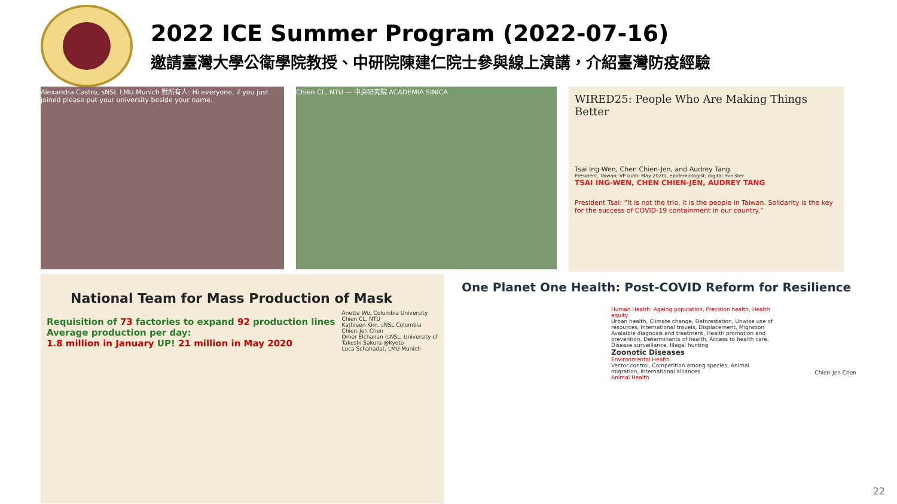2022 ICE Summer Program (2022-07-16)
邀請臺灣大學公衛學院教授、中研院陳建仁院士參與線上演講，介紹臺灣防疫經驗
Alexandra Castro, sNSL LMU Munich 對所有人: Hi everyone, if you just joined please put your university beside your name.
Chien CL, NTU — 中央研究院 ACADEMIA SINICA
WIRED25: People Who Are Making Things Better
Tsai Ing-Wen, Chen Chien-Jen, and Audrey Tang
President, Taiwan; VP (until May 2020), epidemiologist; digital minister
TSAI ING-WEN, CHEN CHIEN-JEN, AUDREY TANG
President Tsai: “It is not the trio, it is the people in Taiwan. Solidarity is the key for the success of COVID-19 containment in our country.”
National Team for Mass Production of Mask
Requisition of 73 factories to expand 92 production lines
Average production per day:
1.8 million in January UP! 21 million in May 2020
Anette Wu, Columbia University
Chien CL, NTU
Kathleen Kim, sNSL Columbia
Chien-Jen Chen
Omer Elchanan (sNSL, University of
Takeshi Sakura @Kyoto
Luca Schahadat, LMU Munich
One Planet One Health: Post-COVID Reform for Resilience
Human Health: Ageing population, Precision health, Health equity
Urban health, Climate change, Deforestation, Unwise use of resources, International travels, Displacement, Migration
Avalaible diagnosis and treatment, Health promotion and prevention, Determinants of health, Access to health care, Disease surveillance, Illegal hunting
Zoonotic Diseases
Environmental Health
Vector control, Competition among species, Animal migration, International alliances
Animal Health
Chien-Jen Chen
22